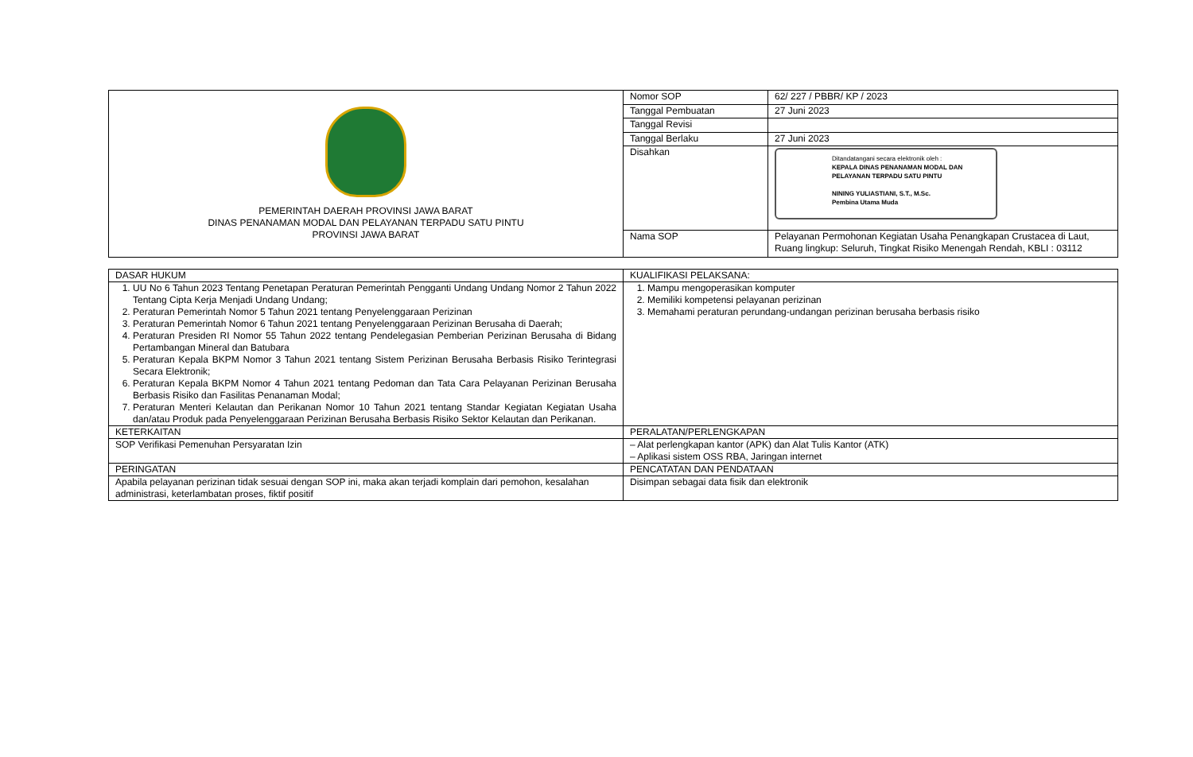| PEMERINTAH DAERAH PROVINSI JAWA BARAT DINAS PENANAMAN MODAL DAN PELAYANAN TERPADU SATU PINTU PROVINSI JAWA BARAT | Nomor SOP | 62/ 227 / PBBR/ KP / 2023 |
| | Tanggal Pembuatan | 27 Juni 2023 |
| | Tanggal Revisi | |
| | Tanggal Berlaku | 27 Juni 2023 |
| | Disahkan | Ditandatangani secara elektronik oleh : KEPALA DINAS PENANAMAN MODAL DAN PELAYANAN TERPADU SATU PINTU NINING YULIASTIANI, S.T., M.Sc. Pembina Utama Muda |
| | Nama SOP | Pelayanan Permohonan Kegiatan Usaha Penangkapan Crustacea di Laut, Ruang lingkup: Seluruh, Tingkat Risiko Menengah Rendah, KBLI : 03112 |
| DASAR HUKUM | KUALIFIKASI PELAKSANA: |
| 1. UU No 6 Tahun 2023 Tentang Penetapan Peraturan Pemerintah Pengganti Undang Undang Nomor 2 Tahun 2022 Tentang Cipta Kerja Menjadi Undang Undang; 2. Peraturan Pemerintah Nomor 5 Tahun 2021 tentang Penyelenggaraan Perizinan 3. Peraturan Pemerintah Nomor 6 Tahun 2021 tentang Penyelenggaraan Perizinan Berusaha di Daerah; 4. Peraturan Presiden RI Nomor 55 Tahun 2022 tentang Pendelegasian Pemberian Perizinan Berusaha di Bidang Pertambangan Mineral dan Batubara 5. Peraturan Kepala BKPM Nomor 3 Tahun 2021 tentang Sistem Perizinan Berusaha Berbasis Risiko Terintegrasi Secara Elektronik; 6. Peraturan Kepala BKPM Nomor 4 Tahun 2021 tentang Pedoman dan Tata Cara Pelayanan Perizinan Berusaha Berbasis Risiko dan Fasilitas Penanaman Modal; 7. Peraturan Menteri Kelautan dan Perikanan Nomor 10 Tahun 2021 tentang Standar Kegiatan Kegiatan Usaha dan/atau Produk pada Penyelenggaraan Perizinan Berusaha Berbasis Risiko Sektor Kelautan dan Perikanan. | 1. Mampu mengoperasikan komputer 2. Memiliki kompetensi pelayanan perizinan 3. Memahami peraturan perundang-undangan perizinan berusaha berbasis risiko |
| KETERKAITAN | PERALATAN/PERLENGKAPAN |
| SOP Verifikasi Pemenuhan Persyaratan Izin | – Alat perlengkapan kantor (APK) dan Alat Tulis Kantor (ATK) – Aplikasi sistem OSS RBA, Jaringan internet |
| PERINGATAN | PENCATATAN DAN PENDATAAN |
| Apabila pelayanan perizinan tidak sesuai dengan SOP ini, maka akan terjadi komplain dari pemohon, kesalahan administrasi, keterlambatan proses, fiktif positif | Disimpan sebagai data fisik dan elektronik |